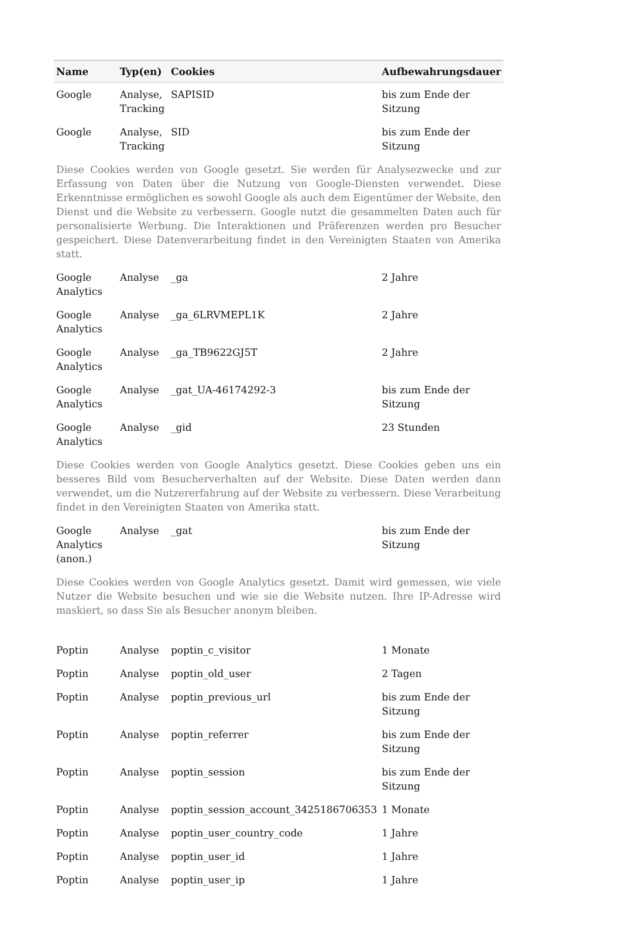| Name | Typ(en) | Cookies | Aufbewahrungsdauer |
| --- | --- | --- | --- |
| Google | Analyse, Tracking | SAPISID | bis zum Ende der Sitzung |
| Google | Analyse, Tracking | SID | bis zum Ende der Sitzung |
| Diese Cookies werden von Google gesetzt. Sie werden für Analysezwecke und zur Erfassung von Daten über die Nutzung von Google-Diensten verwendet. Diese Erkenntnisse ermöglichen es sowohl Google als auch dem Eigentümer der Website, den Dienst und die Website zu verbessern. Google nutzt die gesammelten Daten auch für personalisierte Werbung. Die Interaktionen und Präferenzen werden pro Besucher gespeichert. Diese Datenverarbeitung findet in den Vereinigten Staaten von Amerika statt. | | | |
| Google Analytics | Analyse | _ga | 2 Jahre |
| Google Analytics | Analyse | _ga_6LRVMEPL1K | 2 Jahre |
| Google Analytics | Analyse | _ga_TB9622GJ5T | 2 Jahre |
| Google Analytics | Analyse | _gat_UA-46174292-3 | bis zum Ende der Sitzung |
| Google Analytics | Analyse | _gid | 23 Stunden |
| Diese Cookies werden von Google Analytics gesetzt. Diese Cookies geben uns ein besseres Bild vom Besucherverhalten auf der Website. Diese Daten werden dann verwendet, um die Nutzererfahrung auf der Website zu verbessern. Diese Verarbeitung findet in den Vereinigten Staaten von Amerika statt. | | | |
| Google Analytics (anon.) | Analyse | _gat | bis zum Ende der Sitzung |
| Diese Cookies werden von Google Analytics gesetzt. Damit wird gemessen, wie viele Nutzer die Website besuchen und wie sie die Website nutzen. Ihre IP-Adresse wird maskiert, so dass Sie als Besucher anonym bleiben. | | | |
| Poptin | Analyse | poptin_c_visitor | 1 Monate |
| Poptin | Analyse | poptin_old_user | 2 Tagen |
| Poptin | Analyse | poptin_previous_url | bis zum Ende der Sitzung |
| Poptin | Analyse | poptin_referrer | bis zum Ende der Sitzung |
| Poptin | Analyse | poptin_session | bis zum Ende der Sitzung |
| Poptin | Analyse | poptin_session_account_3425186706353 | 1 Monate |
| Poptin | Analyse | poptin_user_country_code | 1 Jahre |
| Poptin | Analyse | poptin_user_id | 1 Jahre |
| Poptin | Analyse | poptin_user_ip | 1 Jahre |